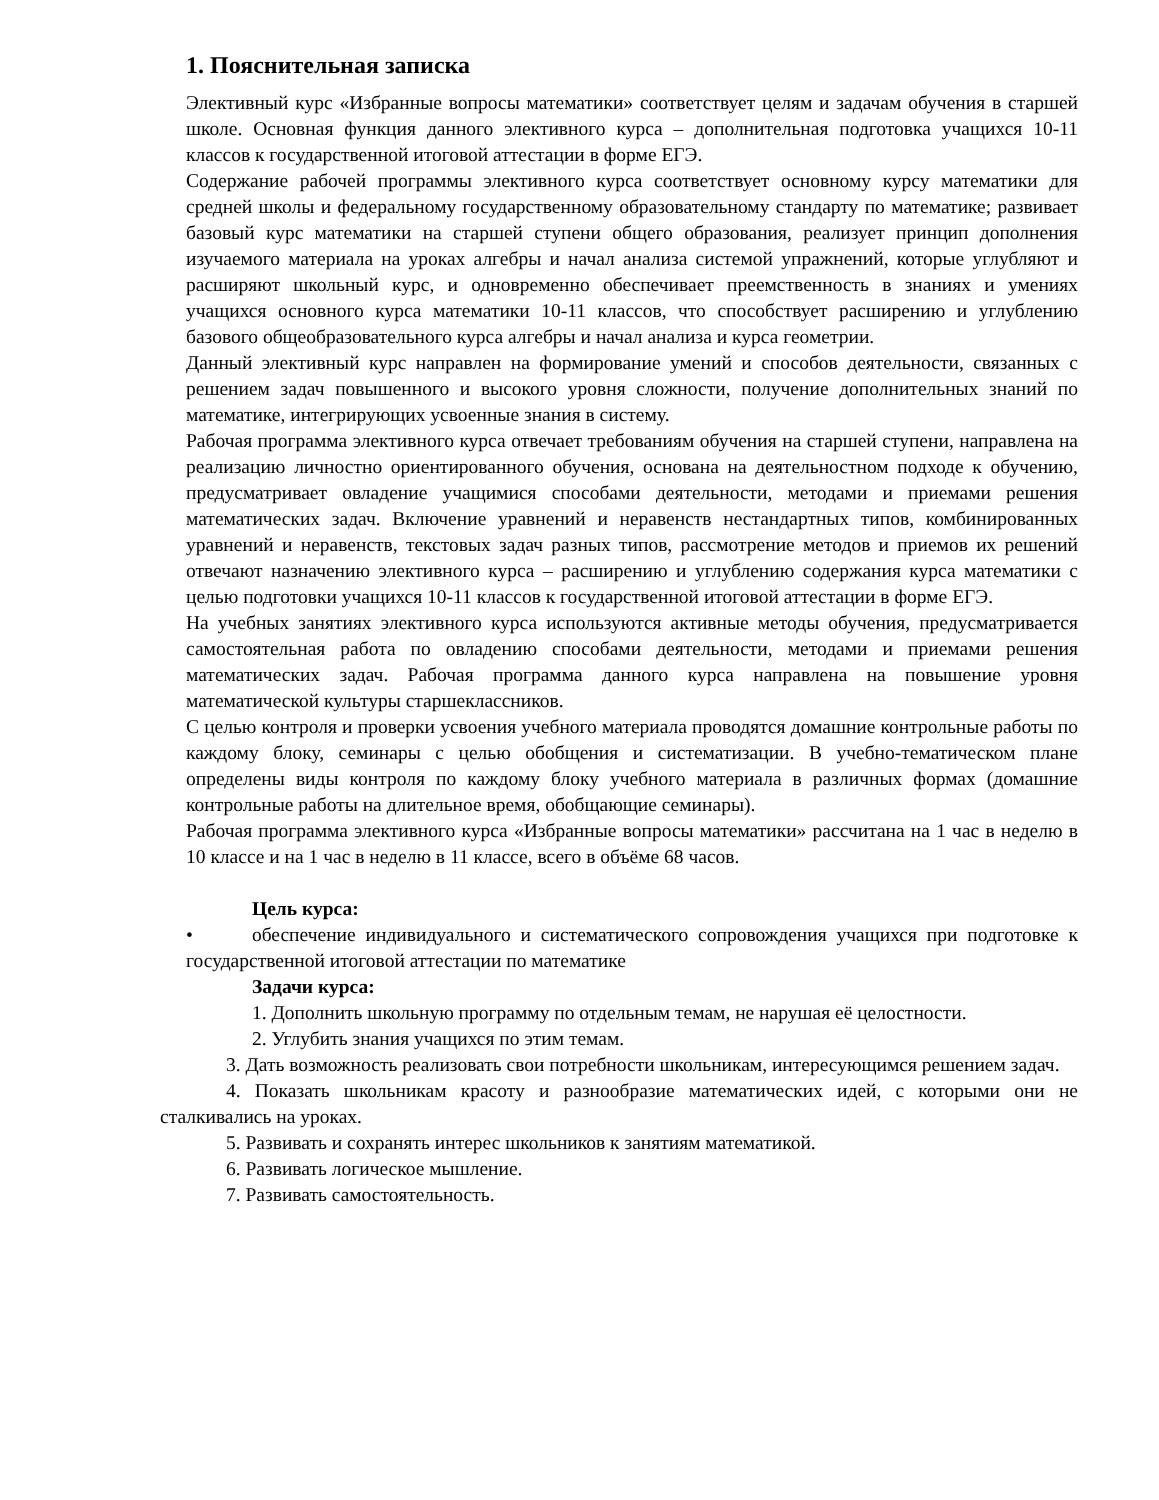1. Пояснительная записка
Элективный курс «Избранные вопросы математики» соответствует целям и задачам обучения в старшей школе. Основная функция данного элективного курса – дополнительная подготовка учащихся 10-11 классов к государственной итоговой аттестации в форме ЕГЭ.
Содержание рабочей программы элективного курса соответствует основному курсу математики для средней школы и федеральному государственному образовательному стандарту по математике; развивает базовый курс математики на старшей ступени общего образования, реализует принцип дополнения изучаемого материала на уроках алгебры и начал анализа системой упражнений, которые углубляют и расширяют школьный курс, и одновременно обеспечивает преемственность в знаниях и умениях учащихся основного курса математики 10-11 классов, что способствует расширению и углублению базового общеобразовательного курса алгебры и начал анализа и курса геометрии.
Данный элективный курс направлен на формирование умений и способов деятельности, связанных с решением задач повышенного и высокого уровня сложности, получение дополнительных знаний по математике, интегрирующих усвоенные знания в систему.
Рабочая программа элективного курса отвечает требованиям обучения на старшей ступени, направлена на реализацию личностно ориентированного обучения, основана на деятельностном подходе к обучению, предусматривает овладение учащимися способами деятельности, методами и приемами решения математических задач. Включение уравнений и неравенств нестандартных типов, комбинированных уравнений и неравенств, текстовых задач разных типов, рассмотрение методов и приемов их решений отвечают назначению элективного курса – расширению и углублению содержания курса математики с целью подготовки учащихся 10-11 классов к государственной итоговой аттестации в форме ЕГЭ.
На учебных занятиях элективного курса используются активные методы обучения, предусматривается самостоятельная работа по овладению способами деятельности, методами и приемами решения математических задач. Рабочая программа данного курса направлена на повышение уровня математической культуры старшеклассников.
С целью контроля и проверки усвоения учебного материала проводятся домашние контрольные работы по каждому блоку, семинары с целью обобщения и систематизации. В учебно-тематическом плане определены виды контроля по каждому блоку учебного материала в различных формах (домашние контрольные работы на длительное время, обобщающие семинары).
Рабочая программа элективного курса «Избранные вопросы математики» рассчитана на 1 час в неделю в 10 классе и на 1 час в неделю в 11 классе, всего в объёме 68 часов.
Цель курса:
• обеспечение индивидуального и систематического сопровождения учащихся при подготовке к государственной итоговой аттестации по математике
Задачи курса:
1. Дополнить школьную программу по отдельным темам, не нарушая её целостности.
2. Углубить знания учащихся по этим темам.
3. Дать возможность реализовать свои потребности школьникам, интересующимся решением задач.
4. Показать школьникам красоту и разнообразие математических идей, с которыми они не сталкивались на уроках.
5. Развивать и сохранять интерес школьников к занятиям математикой.
6. Развивать логическое мышление.
7. Развивать самостоятельность.